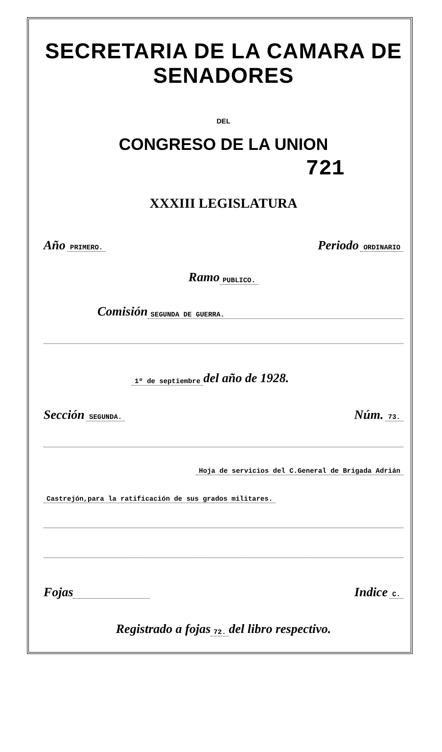SECRETARIA DE LA CAMARA DE SENADORES
DEL
CONGRESO DE LA UNION
721
XXXIII LEGISLATURA
Año PRIMERO. Periodo ORDINARIO
Ramo PUBLICO.
Comisión SEGUNDA DE GUERRA.
1º de septiembre del año de 1928.
Sección SEGUNDA. Núm. 73.
Hoja de servicios del C.General de Brigada Adrián
Castrejón,para la ratificación de sus grados militares.
Fojas Indice C.
Registrado a fojas 72. del libro respectivo.